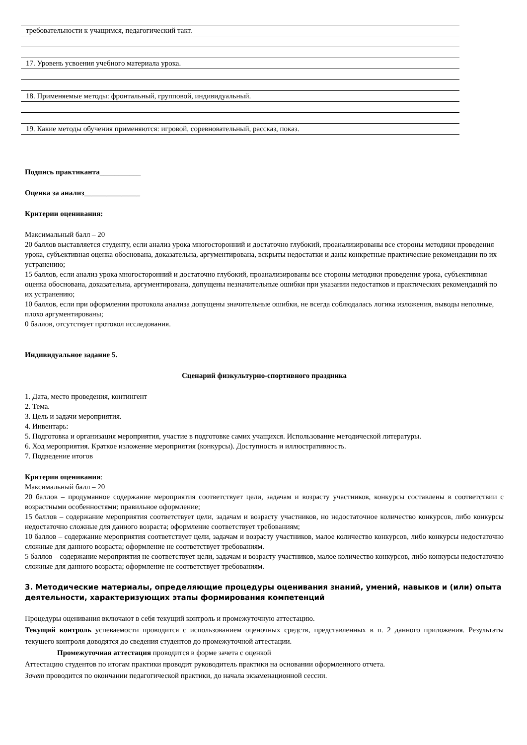требовательности к учащимся, педагогический такт.
17. Уровень усвоения учебного материала урока.
18. Применяемые методы: фронтальный, групповой, индивидуальный.
19. Какие методы обучения применяются: игровой, соревновательный, рассказ, показ.
Подпись практиканта___________
Оценка за анализ_______________
Критерии оценивания:
Максимальный балл – 20
20 баллов выставляется студенту, если анализ урока многосторонний и достаточно глубокий, проанализированы все стороны методики проведения урока, субъективная оценка обоснована, доказательна, аргументирована, вскрыты недостатки и даны конкретные практические рекомендации по их устранению;
15 баллов, если анализ урока многосторонний и достаточно глубокий, проанализированы все стороны методики проведения урока, субъективная оценка обоснована, доказательна, аргументирована, допущены незначительные ошибки при указании недостатков и практических рекомендаций по их устранению;
10 баллов, если при оформлении протокола анализа допущены значительные ошибки, не всегда соблюдалась логика изложения, выводы неполные, плохо аргументированы;
0 баллов, отсутствует протокол исследования.
Индивидуальное задание 5.
Сценарий физкультурно-спортивного праздника
1. Дата, место проведения, контингент
2. Тема.
3. Цель и задачи мероприятия.
4. Инвентарь:
5. Подготовка и организация мероприятия, участие в подготовке самих учащихся. Использование методической литературы.
6. Ход мероприятия. Краткое изложение мероприятия (конкурсы). Доступность и иллюстративность.
7. Подведение итогов
Критерии оценивания:
Максимальный балл – 20
20 баллов – продуманное содержание мероприятия соответствует цели, задачам и возрасту участников, конкурсы составлены в соответствии с возрастными особенностями; правильное оформление;
15 баллов – содержание мероприятия соответствует цели, задачам и возрасту участников, но недостаточное количество конкурсов, либо конкурсы недостаточно сложные для данного возраста; оформление соответствует требованиям;
10 баллов – содержание мероприятия соответствует цели, задачам и возрасту участников, малое количество конкурсов, либо конкурсы недостаточно сложные для данного возраста; оформление не соответствует требованиям.
5 баллов – содержание мероприятия не соответствует цели, задачам и возрасту участников, малое количество конкурсов, либо конкурсы недостаточно сложные для данного возраста; оформление не соответствует требованиям.
3. Методические материалы, определяющие процедуры оценивания знаний, умений, навыков и (или) опыта деятельности, характеризующих этапы формирования компетенций
Процедуры оценивания включают в себя текущий контроль и промежуточную аттестацию.
Текущий контроль успеваемости проводится с использованием оценочных средств, представленных в п. 2 данного приложения. Результаты текущего контроля доводятся до сведения студентов до промежуточной аттестации.
Промежуточная аттестация проводится в форме зачета с оценкой
Аттестацию студентов по итогам практики проводит руководитель практики на основании оформленного отчета.
Зачет проводится по окончании педагогической практики, до начала экзаменационной сессии.